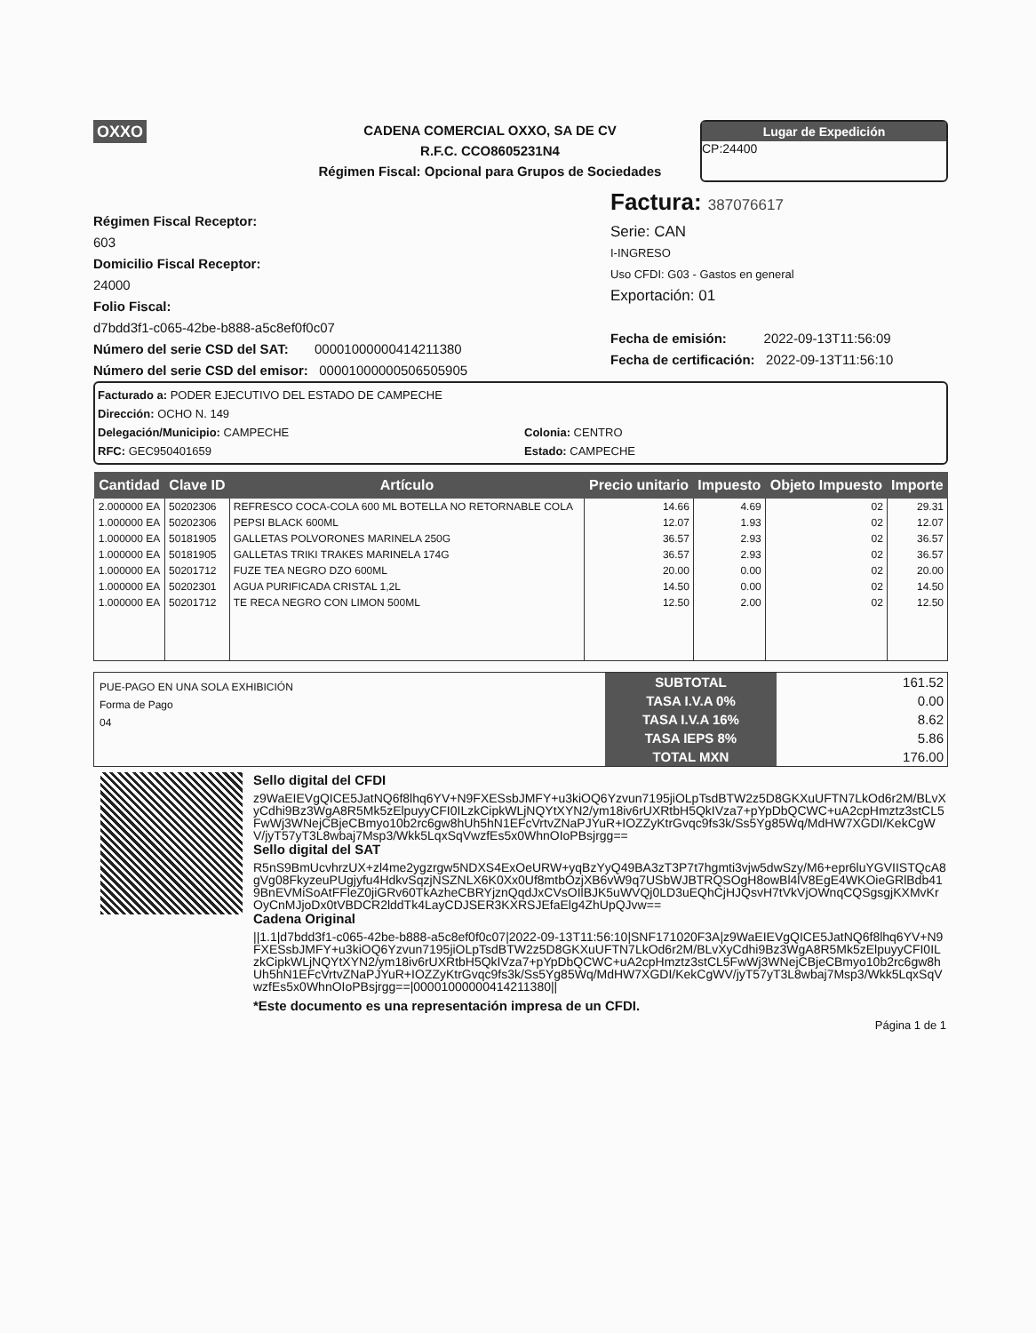OXXO
CADENA COMERCIAL OXXO, SA DE CV
R.F.C. CCO8605231N4
Régimen Fiscal: Opcional para Grupos de Sociedades
Lugar de Expedición
CP:24400
Régimen Fiscal Receptor:
603
Domicilio Fiscal Receptor:
24000
Folio Fiscal:
d7bdd3f1-c065-42be-b888-a5c8ef0f0c07
Número del serie CSD del SAT: 00001000000414211380
Número del serie CSD del emisor: 00001000000506505905
Factura: 387076617
Serie: CAN
I-INGRESO
Uso CFDI: G03 - Gastos en general
Exportación: 01
Fecha de emisión: 2022-09-13T11:56:09
Fecha de certificación: 2022-09-13T11:56:10
Facturado a: PODER EJECUTIVO DEL ESTADO DE CAMPECHE
Dirección: OCHO N. 149
Delegación/Municipio: CAMPECHE
Colonia: CENTRO
RFC: GEC950401659
Estado: CAMPECHE
| Cantidad | Clave ID | Artículo | Precio unitario | Impuesto | Objeto Impuesto | Importe |
| --- | --- | --- | --- | --- | --- | --- |
| 2.000000 EA | 50202306 | REFRESCO COCA-COLA 600 ML BOTELLA NO RETORNABLE COLA | 14.66 | 4.69 | 02 | 29.31 |
| 1.000000 EA | 50202306 | PEPSI BLACK 600ML | 12.07 | 1.93 | 02 | 12.07 |
| 1.000000 EA | 50181905 | GALLETAS POLVORONES MARINELA 250G | 36.57 | 2.93 | 02 | 36.57 |
| 1.000000 EA | 50181905 | GALLETAS TRIKI TRAKES MARINELA 174G | 36.57 | 2.93 | 02 | 36.57 |
| 1.000000 EA | 50201712 | FUZE TEA NEGRO DZO 600ML | 20.00 | 0.00 | 02 | 20.00 |
| 1.000000 EA | 50202301 | AGUA PURIFICADA CRISTAL 1,2L | 14.50 | 0.00 | 02 | 14.50 |
| 1.000000 EA | 50201712 | TE RECA NEGRO CON LIMON 500ML | 12.50 | 2.00 | 02 | 12.50 |
PUE-PAGO EN UNA SOLA EXHIBICIÓN
Forma de Pago
04
| SUBTOTAL | 161.52 |
| TASA I.V.A 0% | 0.00 |
| TASA I.V.A 16% | 8.62 |
| TASA IEPS 8% | 5.86 |
| TOTAL MXN | 176.00 |
Sello digital del CFDI
z9WaEIEVgQICE5JatNQ6f8lhq6YV+N9FXESsbJMFY+u3kiOQ6Yzvun7195jiOLpTsdBTW2z5D8GKXuUFTN7LkOd6r2M/BLvXyCdhi9Bz3WgA8R5Mk5zElpuyyCFI0ILzkCipkWLjNQYtXYN2/ym18iv6rUXRtbH5QkIVza7+pYpDbQCWC+uA2cpHmztz3stCL5FwWj3WNejCBjeCBmyo10b2rc6gw8hUh5hN1EFcVrtvZNaPJYuR+IOZZyKtrGvqc9fs3k/Ss5Yg85Wq/MdHW7XGDI/KekCgWV/jyT57yT3L8wbaj7Msp3/Wkk5LqxSqVwzfEs5x0WhnOIoPBsjrgg==
Sello digital del SAT
R5nS9BmUcvhrzUX+zl4me2ygzrgw5NDXS4ExOeURW+yqBzYyQ49BA3zT3P7t7hgmti3vjw5dwSzy/M6+epr6luYGVIISTQcA8gVg08FkyzeuPUgjyfu4HdkvSqzjNSZNLX6K0Xx0Uf8mtbOzjXB6vW9q7USbWJBTRQSOgH8owBl4lV8EgE4WKOieGRlBdb419BnEVMiSoAtFFleZ0jiGRv60TkAzheCBRYjznQqdJxCVsOIlBJK5uWVQj0LD3uEQhCjHJQsvH7tVkVjOWnqCQSgsgjKXMvKrOyCnMJjoDx0tVBDCR2lddTk4LayCDJSER3KXRSJEfaElg4ZhUpQJvw==
Cadena Original
||1.1|d7bdd3f1-c065-42be-b888-a5c8ef0f0c07|2022-09-13T11:56:10|SNF171020F3A|z9WaEIEVgQICE5JatNQ6f8lhq6YV+N9FXESsbJMFY+u3kiOQ6Yzvun7195jiOLpTsdBTW2z5D8GKXuUFTN7LkOd6r2M/BLvXyCdhi9Bz3WgA8R5Mk5zElpuyyCFI0ILzkCipkWLjNQYtXYN2/ym18iv6rUXRtbH5QkIVza7+pYpDbQCWC+uA2cpHmztz3stCL5FwWj3WNejCBjeCBmyo10b2rc6gw8hUh5hN1EFcVrtvZNaPJYuR+IOZZyKtrGvqc9fs3k/Ss5Yg85Wq/MdHW7XGDI/KekCgWV/jyT57yT3L8wbaj7Msp3/Wkk5LqxSqVwzfEs5x0WhnOIoPBsjrgg==|00001000000414211380||
*Este documento es una representación impresa de un CFDI.
Página 1 de 1